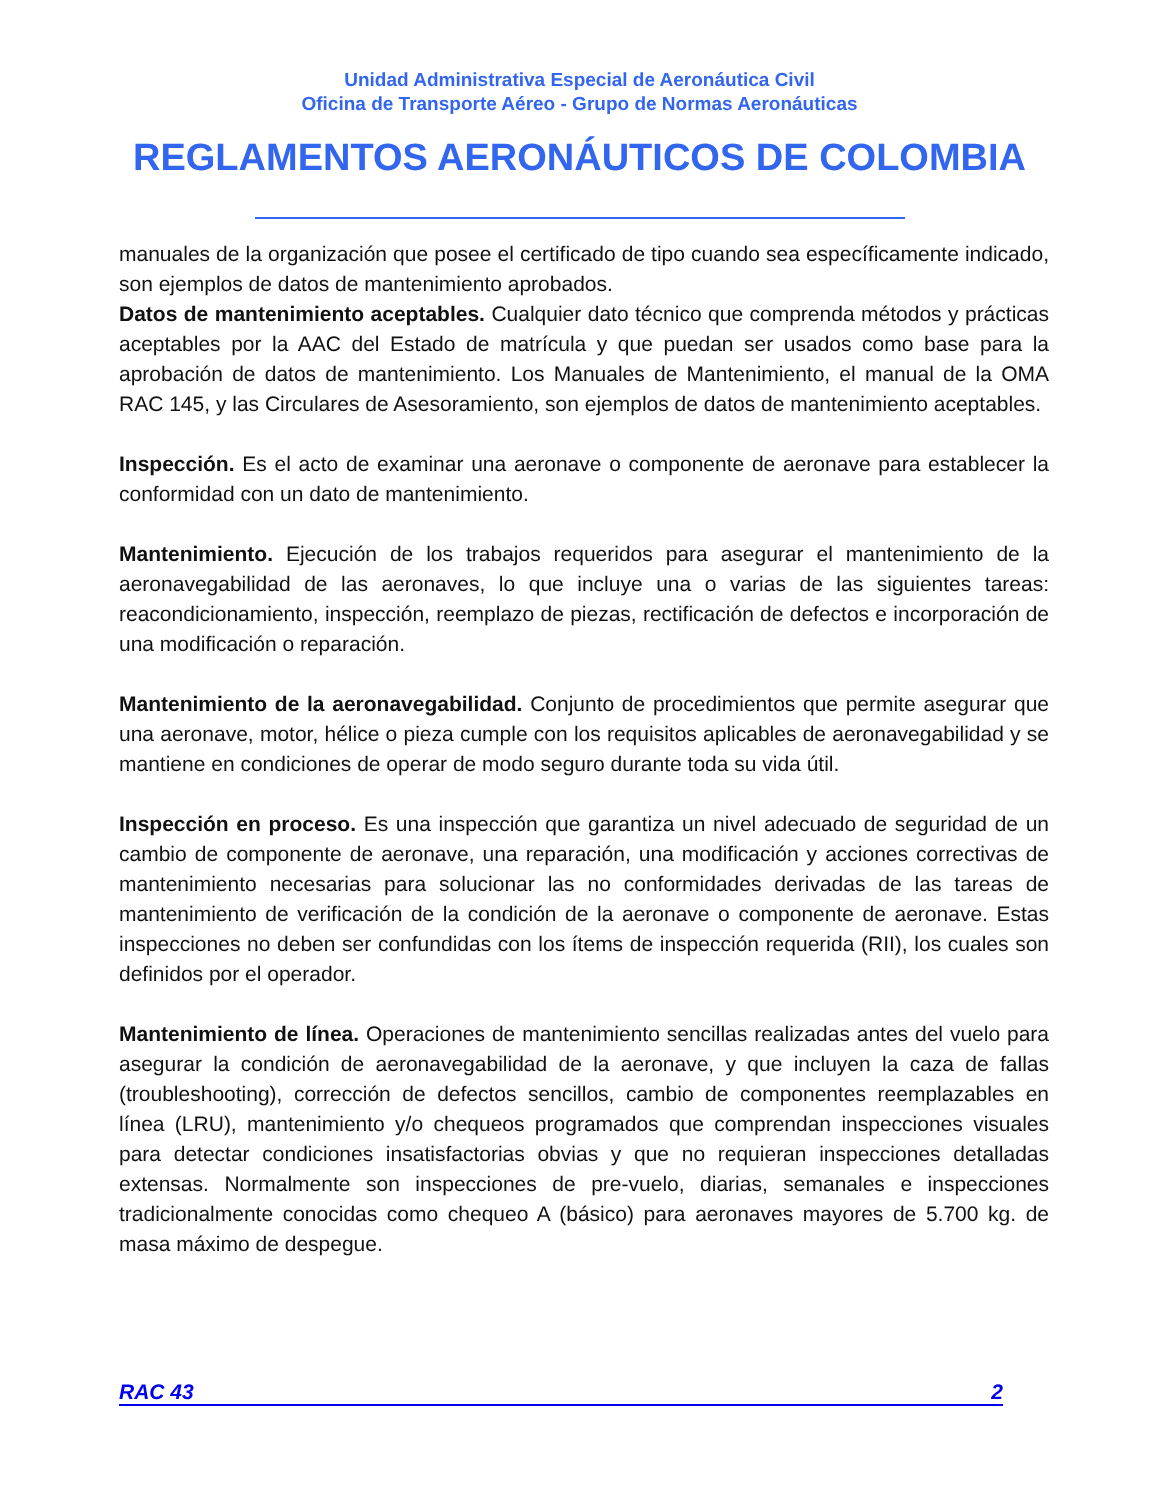Unidad Administrativa Especial de Aeronáutica Civil
Oficina de Transporte Aéreo - Grupo de Normas Aeronáuticas
REGLAMENTOS AERONÁUTICOS DE COLOMBIA
manuales de la organización que posee el certificado de tipo cuando sea específicamente indicado, son ejemplos de datos de mantenimiento aprobados.
Datos de mantenimiento aceptables. Cualquier dato técnico que comprenda métodos y prácticas aceptables por la AAC del Estado de matrícula y que puedan ser usados como base para la aprobación de datos de mantenimiento. Los Manuales de Mantenimiento, el manual de la OMA RAC 145, y las Circulares de Asesoramiento, son ejemplos de datos de mantenimiento aceptables.
Inspección. Es el acto de examinar una aeronave o componente de aeronave para establecer la conformidad con un dato de mantenimiento.
Mantenimiento. Ejecución de los trabajos requeridos para asegurar el mantenimiento de la aeronavegabilidad de las aeronaves, lo que incluye una o varias de las siguientes tareas: reacondicionamiento, inspección, reemplazo de piezas, rectificación de defectos e incorporación de una modificación o reparación.
Mantenimiento de la aeronavegabilidad. Conjunto de procedimientos que permite asegurar que una aeronave, motor, hélice o pieza cumple con los requisitos aplicables de aeronavegabilidad y se mantiene en condiciones de operar de modo seguro durante toda su vida útil.
Inspección en proceso. Es una inspección que garantiza un nivel adecuado de seguridad de un cambio de componente de aeronave, una reparación, una modificación y acciones correctivas de mantenimiento necesarias para solucionar las no conformidades derivadas de las tareas de mantenimiento de verificación de la condición de la aeronave o componente de aeronave. Estas inspecciones no deben ser confundidas con los ítems de inspección requerida (RII), los cuales son definidos por el operador.
Mantenimiento de línea. Operaciones de mantenimiento sencillas realizadas antes del vuelo para asegurar la condición de aeronavegabilidad de la aeronave, y que incluyen la caza de fallas (troubleshooting), corrección de defectos sencillos, cambio de componentes reemplazables en línea (LRU), mantenimiento y/o chequeos programados que comprendan inspecciones visuales para detectar condiciones insatisfactorias obvias y que no requieran inspecciones detalladas extensas. Normalmente son inspecciones de pre-vuelo, diarias, semanales e inspecciones tradicionalmente conocidas como chequeo A (básico) para aeronaves mayores de 5.700 kg. de masa máximo de despegue.
RAC 43 2